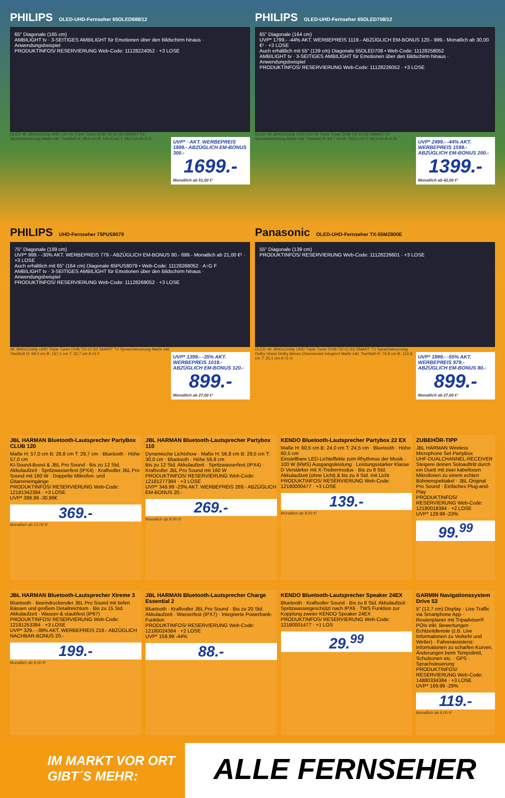PHILIPS OLED-UHD-Fernseher 65OLED888/12
65" Diagonale (165 cm)
AMBILIGHT tv · 3-SEITIGES AMBILIGHT für Emotionen über den Bildschirm hinaus · Anwendungsbeispiel
PRODUKTINFOS/ RESERVIERUNG Web-Code: 11128224052 · +3 LOSE
UVP* · AKT. WERBEPREIS 1999.- ABZÜGLICH EM-BONUS 300.-
1699.-
Monatlich ab 51,00 €¹
OLED 4K 3840x2160p UHD 120 Hz Triple Tuner DVB-T2/-C/-S2 SMART TV Sprachsteuerung Maße inkl. Tischfuß H: 89,6 cm B: 144,4 cm T: 28,0 cm A↑G G
PHILIPS OLED-UHD-Fernseher 65OLED708/12
65" Diagonale (164 cm)
UVP* 1799.- -44% AKT. WERBEPREIS 1119.- ABZÜGLICH EM-BONUS 120.- 999.- Monatlich ab 30,00 €¹ · +3 LOSE
Auch erhältlich mit 55" (139 cm) Diagonale 55OLED708 • Web-Code: 11128258052
AMBILIGHT tv · 3-SEITIGES AMBILIGHT für Emotionen über den Bildschirm hinaus · Anwendungsbeispiel
PRODUKTINFOS/ RESERVIERUNG Web-Code: 11128226052 · +3 LOSE
UVP* 2499.- -44% AKT. WERBEPREIS 1599.- ABZÜGLICH EM-BONUS 200.-
1399.-
Monatlich ab 42,00 €¹
OLED 4K 3840x2160p UHD 120 Hz Triple Tuner DVB-T2/-C/-S2 SMART TV Sprachsteuerung Maße inkl. Tischfuß H: 84,7 cm B: 145,0 cm T: 58,0 cm A↑G G
PHILIPS UHD-Fernseher 75PUS8079
75" Diagonale (189 cm)
UVP* 999.- -30% AKT. WERBEPREIS 779.- ABZÜGLICH EM-BONUS 80.- 699.- Monatlich ab 21,00 €¹ · +3 LOSE
Auch erhältlich mit 65" (164 cm) Diagonale 65PUS8079 • Web-Code: 11128268052 · A↑G F
AMBILIGHT tv · 3-SEITIGES AMBILIGHT für Emotionen über den Bildschirm hinaus · Anwendungsbeispiel
PRODUKTINFOS/ RESERVIERUNG Web-Code: 11128269052 · +3 LOSE
UVP* 1399.- -35% AKT. WERBEPREIS 1019.- ABZÜGLICH EM-BONUS 120.-
899.-
Monatlich ab 27,00 €¹
4K 3840x2160p UHD Triple Tuner DVB-T2/-C/-S2 SMART TV Sprachsteuerung Maße inkl. Tischfuß H: 99,0 cm B: 167,1 cm T: 32,7 cm A↑G F
Panasonic OLED-UHD-Fernseher TX-55MZ800E
55" Diagonale (139 cm)
PRODUKTINFOS/ RESERVIERUNG Web-Code: 11128226601 · +3 LOSE
UVP* 1999.- -55% AKT. WERBEPREIS 979.- ABZÜGLICH EM-BONUS 80.-
899.-
Monatlich ab 27,00 €¹
OLED 4K 3840x2160p UHD Triple Tuner DVB-T2/-C/-S2 SMART TV Sprachsteuerung Dolby Vision Dolby Atmos Chromecast integriert Maße inkl. Tischfuß H: 74,9 cm B: 122,8 cm T: 25,1 cm A↑G G
JBL HARMAN Bluetooth-Lautsprecher PartyBox CLUB 120
Maße H: 57,0 cm B: 28,8 cm T: 29,7 cm · Bluetooth · Höhe 57,0 cm
KI-Sound-Boost & JBL Pro Sound · Bis zu 12 Std. Akkulaufzeit · Spritzwasserfest (IPX4) · Kraftvoller JBL Pro Sound mit 160 W · Doppelte Mikrofon- und Gitarreneingänge
PRODUKTINFOS/ RESERVIERUNG Web-Code: 12181342384 · +3 LOSE
UVP* 399.99 -30,99€
369.-
Monatlich ab 12,00 €¹
JBL HARMAN Bluetooth-Lautsprecher Partybox 110
Dynamische Lichtshow · Maße H: 56,8 cm B: 29,5 cm T: 30,0 cm · Bluetooth · Höhe 56,8 cm
Bis zu 12 Std. Akkulaufzeit · Spritzwasserfest (IPX4) · Kraftvoller JBL Pro Sound mit 160 W
PRODUKTINFOS/ RESERVIERUNG Web-Code: 12181277384 · +3 LOSE
UVP* 349.99 -23% AKT. WERBEPREIS 289.- ABZÜGLICH EM-BONUS 20.-
269.-
Monatlich ab 9,00 €¹
KENDO Bluetooth-Lautsprecher Partybox 22 EX
Maße H: 60,5 cm B: 24,0 cm T: 24,5 cm · Bluetooth · Höhe 60,5 cm
Einstellbare LED-Lichteffekte zum Rhythmus der Musik · 100 W (RMS) Ausgangsleistung · Leistungsstarker Klasse D Verstärker mit X-Treibermodus · Bis zu 8 Std. Akkulaufzeit (ohne Licht) & bis zu 4 Std. mit Licht
PRODUKTINFOS/ RESERVIERUNG Web-Code: 12180000477 · +3 LOSE
139.-
Monatlich ab 9,00 €¹
ZUBEHÖR-TIPP
JBL HARMAN Wireless Microphone Set PartyBox
UHF-DUALCHANNEL-RECEIVER Steigere deinen Soloauftritt durch ein Duett mit zwei kabellosen Mikrofonen zu einem echten Bühnenspektakel · JBL Original Pro Sound · Einfaches Plug-and-Play
PRODUKTINFOS/ RESERVIERUNG Web-Code: 12180018384 · +2 LOSE
UVP* 129.99 -23%
99.<sup>99</sup>
JBL HARMAN Bluetooth-Lautsprecher Xtreme 3
Bluetooth · Beeindruckender JBL Pro Sound mit tiefen Bässen und großem Detailreichtum · Bis zu 15 Std. Akkulaufzeit · Wasser-& staubfest (IP67)
PRODUKTINFOS/ RESERVIERUNG Web-Code: 12181253384 · +3 LOSE
UVP* 329.- -39% AKT. WERBEPREIS 219.- ABZÜGLICH NACHBAR-BONUS 20.-
199.-
Monatlich ab 9,00 €¹
JBL HARMAN Bluetooth-Lautsprecher Charge Essential 2
Bluetooth · Kraftvoller JBL Pro Sound · Bis zu 20 Std. Akkulaufzeit · Wasserfest (IPX7) · Integrierte Powerbank-Funktion
PRODUKTINFOS/ RESERVIERUNG Web-Code: 12180024384 · +2 LOSE
UVP* 159.99 -44%
88.-
KENDO Bluetooth-Lautsprecher Speaker 24EX
Bluetooth · Kraftvoller Sound · Bis zu 8 Std. Akkulaufzeit · Spritzwassergeschützt nach IPX6 · TWS Funktion zur Kopplung zweier KENDO Speaker 24EX
PRODUKTINFOS/ RESERVIERUNG Web-Code: 12180001477 · +1 LOS
29.<sup>99</sup>
GARMIN Navigationssystem Drive 53
5" (12,7 cm) Display · Live Traffic via Smartphone App · Routenplaner mit Tripadvisor® POIs inkl. Bewertungen · Echtzeitdienste (z.B. Live Informationen zu Verkehr und Wetter) · Fahrerassistenz: Informationen zu scharfen Kurven, Änderungen beim Tempolimit, Schulzonen etc. · GPS · Sprachsteuerung
PRODUKTINFOS/ RESERVIERUNG Web-Code: 14880334384 · +3 LOSE
UVP* 169.99 -29%
119.-
Monatlich ab 9,00 €¹
IM MARKT VOR ORT
GIBT´S MEHR:
ALLE FERNSEHER